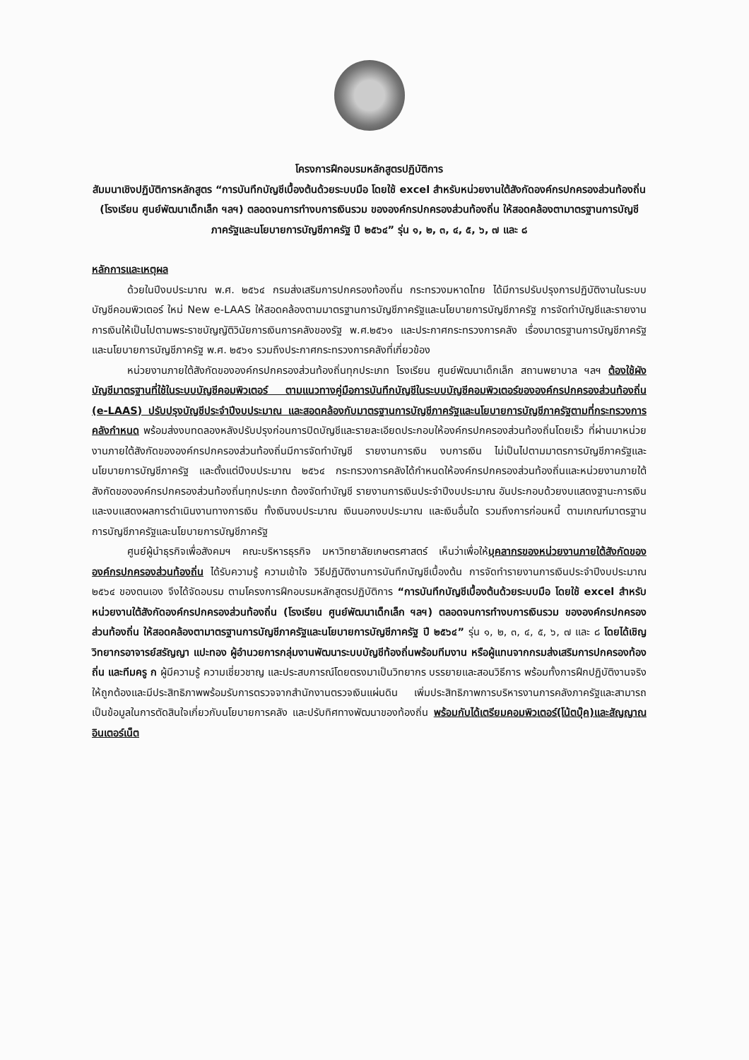โครงการฝึกอบรมหลักสูตรปฏิบัติการ
สัมมนาเชิงปฏิบัติการหลักสูตร “การบันทึกบัญชีเบื้องต้นด้วยระบบมือ โดยใช้ excel สำหรับหน่วยงานใต้สังกัดองค์กรปกครองส่วนท้องถิ่น (โรงเรียน ศูนย์พัฒนาเด็กเล็ก ฯลฯ) ตลอดจนการทำงบการเงินรวม ขององค์กรปกครองส่วนท้องถิ่น ให้สอดคล้องตามาตรฐานการบัญชีภาครัฐและนโยบายการบัญชีภาครัฐ ปี ๒๕๖๔” รุ่น ๑, ๒, ๓, ๔, ๕, ๖, ๗ และ ๘
หลักการและเหตุผล
ด้วยในปีงบประมาณ พ.ศ. ๒๕๖๔ กรมส่งเสริมการปกครองท้องถิ่น กระทรวงมหาดไทย ได้มีการปรับปรุงการปฏิบัติงานในระบบบัญชีคอมพิวเตอร์ ใหม่ New e-LAAS ให้สอดคล้องตามมาตรฐานการบัญชีภาครัฐและนโยบายการบัญชีภาครัฐ การจัดทำบัญชีและรายงานการเงินให้เป็นไปตามพระราชบัญญัติวินัยการเงินการคลังของรัฐ พ.ศ.๒๕๖๑ และประกาศกระทรวงการคลัง เรื่องมาตรฐานการบัญชีภาครัฐและนโยบายการบัญชีภาครัฐ พ.ศ. ๒๕๖๑ รวมถึงประกาศกระทรวงการคลังที่เกี่ยวข้อง
หน่วยงานภายใต้สังกัดขององค์กรปกครองส่วนท้องถิ่นทุกประเภท โรงเรียน ศูนย์พัฒนาเด็กเล็ก สถานพยาบาล ฯลฯ ต้องใช้ผังบัญชีมาตรฐานที่ใช้ในระบบบัญชีคอมพิวเตอร์ ตามแนวทางคู่มือการบันทึกบัญชีในระบบบัญชีคอมพิวเตอร์ขององค์กรปกครองส่วนท้องถิ่น (e-LAAS) ปรับปรุงบัญชีประจำปีงบประมาณ และสอดคล้องกับมาตรฐานการบัญชีภาครัฐและนโยบายการบัญชีภาครัฐตามที่กระทรวงการคลังกำหนด พร้อมส่งงบทดลองหลังปรับปรุงก่อนการปิดบัญชีและรายละเอียดประกอบให้องค์กรปกครองส่วนท้องถิ่นโดยเร็ว ที่ผ่านมาหน่วยงานภายใต้สังกัดขององค์กรปกครองส่วนท้องถิ่นมีการจัดทำบัญชี รายงานการเงิน งบการเงิน ไม่เป็นไปตามมาตรการบัญชีภาครัฐและนโยบายการบัญชีภาครัฐ และตั้งแต่ปีงบประมาณ ๒๕๖๔ กระทรวงการคลังได้กำหนดให้องค์กรปกครองส่วนท้องถิ่นและหน่วยงานภายใต้สังกัดขององค์กรปกครองส่วนท้องถิ่นทุกประเภท ต้องจัดทำบัญชี รายงานการเงินประจำปีงบประมาณ อันประกอบด้วยงบแสดงฐานะการเงินและงบแสดงผลการดำเนินงานทางการเงิน ทั้งเงินงบประมาณ เงินนอกงบประมาณ และเงินอื่นใด รวมถึงการก่อนหนี้ ตามเกณฑ์มาตรฐานการบัญชีภาครัฐและนโยบายการบัญชีภาครัฐ
ศูนย์ผู้นำธุรกิจเพื่อสังคมฯ คณะบริหารธุรกิจ มหาวิทยาลัยเกษตรศาสตร์ เห็นว่าเพื่อให้บุคลากรของหน่วยงานภายใต้สังกัดขององค์กรปกครองส่วนท้องถิ่น ได้รับความรู้ ความเข้าใจ วิธีปฏิบัติงานการบันทึกบัญชีเบื้องต้น การจัดทำรายงานการเงินประจำปีงบประมาณ ๒๕๖๔ ของตนเอง จึงได้จัดอบรม ตามโครงการฝึกอบรมหลักสูตรปฏิบัติการ “การบันทึกบัญชีเบื้องต้นด้วยระบบมือ โดยใช้ excel สำหรับหน่วยงานใต้สังกัดองค์กรปกครองส่วนท้องถิ่น (โรงเรียน ศูนย์พัฒนาเด็กเล็ก ฯลฯ) ตลอดจนการทำงบการเงินรวม ขององค์กรปกครองส่วนท้องถิ่น ให้สอดคล้องตามาตรฐานการบัญชีภาครัฐและนโยบายการบัญชีภาครัฐ ปี ๒๕๖๔” รุ่น ๑, ๒, ๓, ๔, ๕, ๖, ๗ และ ๘ โดยได้เชิญวิทยากรอาจารย์สรัญญา แปะทอง ผู้อำนวยการกลุ่มงานพัฒนาระบบบัญชีท้องถิ่นพร้อมทีมงาน หรือผู้แทนจากกรมส่งเสริมการปกครองท้องถิ่น และทีมครู ก ผู้มีความรู้ ความเชี่ยวชาญ และประสบการณ์โดยตรงมาเป็นวิทยากร บรรยายและสอนวิธีการ พร้อมทั้งการฝึกปฏิบัติงานจริง ให้ถูกต้องและมีประสิทธิภาพพร้อมรับการตรวจจากสำนักงานตรวจเงินแผ่นดิน เพิ่มประสิทธิภาพการบริหารงานการคลังภาครัฐและสามารถเป็นข้อมูลในการตัดสินใจเกี่ยวกับนโยบายการคลัง และปรับทิศทางพัฒนาของท้องถิ่น พร้อมกับได้เตรียมคอมพิวเตอร์(โน้ตบุ๊ค)และสัญญาณอินเตอร์เน็ต